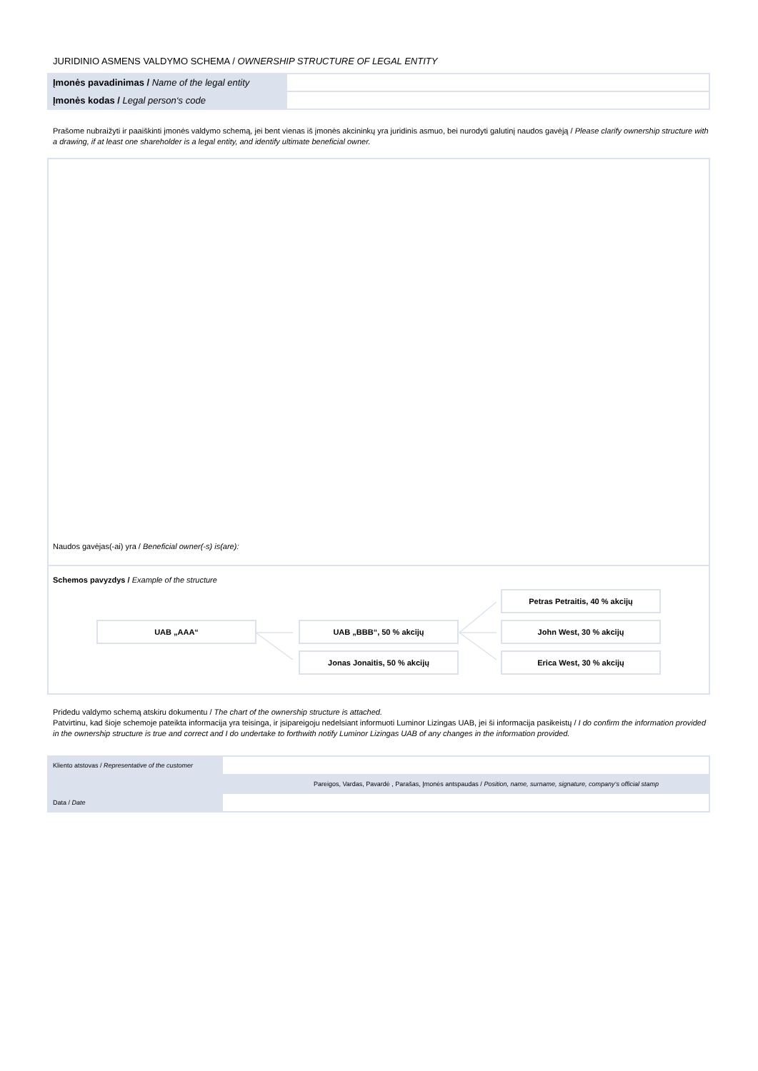JURIDINIO ASMENS VALDYMO SCHEMA / OWNERSHIP STRUCTURE OF LEGAL ENTITY
| Įmonės pavadinimas / Name of the legal entity | |
| Įmonės kodas / Legal person‘s code | |
Prašome nubraižyti ir paaiškinti įmonės valdymo schemą, jei bent vienas iš įmonės akcininkų yra juridinis asmuo, bei nurodyti galutinį naudos gavėją / Please clarify ownership structure with a drawing, if at least one shareholder is a legal entity, and identify ultimate beneficial owner.
Naudos gavėjas(-ai) yra / Beneficial owner(-s) is(are):
Schemos pavyzdys / Example of the structure
UAB „AAA“ UAB „BBB“, 50 % akcijų
Jonas Jonaitis, 50 % akcijų
Petras Petraitis, 40 % akcijų
John West, 30 % akcijų
Erica West, 30 % akcijų
Pridedu valdymo schemą atskiru dokumentu / The chart of the ownership structure is attached.
Patvirtinu, kad šioje schemoje pateikta informacija yra teisinga, ir įsipareigoju nedelsiant informuoti Luminor Lizingas UAB, jei ši informacija pasikeistų / I do confirm the information provided in the ownership structure is true and correct and I do undertake to forthwith notify Luminor Lizingas UAB of any changes in the information provided.
| Kliento atstovas / Representative of the customer | |
| Pareigos, Vardas, Pavardė , Parašas, Įmonės antspaudas / Position, name, surname, signature, company‘s official stamp | |
| Data / Date | |